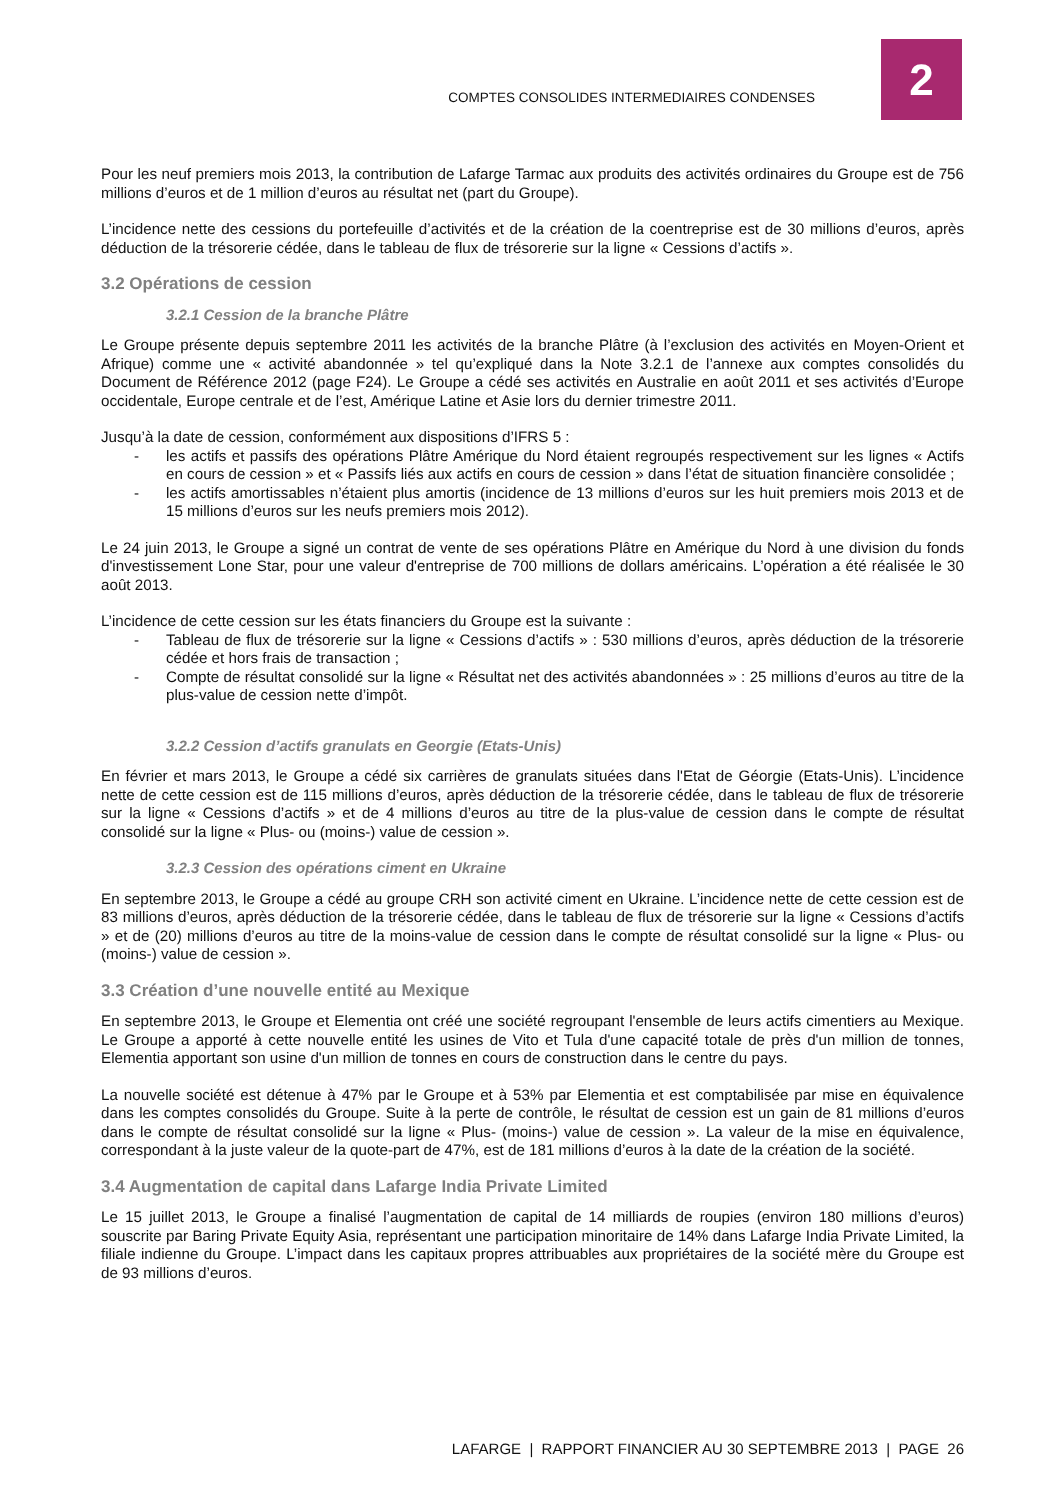COMPTES CONSOLIDES INTERMEDIAIRES CONDENSES
2
Pour les neuf premiers mois 2013, la contribution de Lafarge Tarmac aux produits des activités ordinaires du Groupe est de 756 millions d’euros et de 1 million d’euros au résultat net (part du Groupe).
L’incidence nette des cessions du portefeuille d’activités et de la création de la coentreprise est de 30 millions d’euros, après déduction de la trésorerie cédée, dans le tableau de flux de trésorerie sur la ligne « Cessions d’actifs ».
3.2 Opérations de cession
3.2.1 Cession de la branche Plâtre
Le Groupe présente depuis septembre 2011 les activités de la branche Plâtre (à l’exclusion des activités en Moyen-Orient et Afrique) comme une « activité abandonnée » tel qu’expliqué dans la Note 3.2.1 de l’annexe aux comptes consolidés du Document de Référence 2012 (page F24). Le Groupe a cédé ses activités en Australie en août 2011 et ses activités d’Europe occidentale, Europe centrale et de l’est, Amérique Latine et Asie lors du dernier trimestre 2011.
Jusqu’à la date de cession, conformément aux dispositions d’IFRS 5 :
- les actifs et passifs des opérations Plâtre Amérique du Nord étaient regroupés respectivement sur les lignes « Actifs en cours de cession » et « Passifs liés aux actifs en cours de cession » dans l’état de situation financière consolidée ;
- les actifs amortissables n’étaient plus amortis (incidence de 13 millions d’euros sur les huit premiers mois 2013 et de 15 millions d’euros sur les neufs premiers mois 2012).
Le 24 juin 2013, le Groupe a signé un contrat de vente de ses opérations Plâtre en Amérique du Nord à une division du fonds d'investissement Lone Star, pour une valeur d'entreprise de 700 millions de dollars américains. L’opération a été réalisée le 30 août 2013.
L’incidence de cette cession sur les états financiers du Groupe est la suivante :
- Tableau de flux de trésorerie sur la ligne « Cessions d’actifs » : 530 millions d’euros, après déduction de la trésorerie cédée et hors frais de transaction ;
- Compte de résultat consolidé sur la ligne « Résultat net des activités abandonnées » : 25 millions d’euros au titre de la plus-value de cession nette d’impôt.
3.2.2 Cession d’actifs granulats en Georgie (Etats-Unis)
En février et mars 2013, le Groupe a cédé six carrières de granulats situées dans l'Etat de Géorgie (Etats-Unis). L’incidence nette de cette cession est de 115 millions d’euros, après déduction de la trésorerie cédée, dans le tableau de flux de trésorerie sur la ligne « Cessions d’actifs » et de 4 millions d’euros au titre de la plus-value de cession dans le compte de résultat consolidé sur la ligne « Plus- ou (moins-) value de cession ».
3.2.3 Cession des opérations ciment en Ukraine
En septembre 2013, le Groupe a cédé au groupe CRH son activité ciment en Ukraine. L’incidence nette de cette cession est de 83 millions d’euros, après déduction de la trésorerie cédée, dans le tableau de flux de trésorerie sur la ligne « Cessions d’actifs » et de (20) millions d’euros au titre de la moins-value de cession dans le compte de résultat consolidé sur la ligne « Plus- ou (moins-) value de cession ».
3.3 Création d’une nouvelle entité au Mexique
En septembre 2013, le Groupe et Elementia ont créé une société regroupant l'ensemble de leurs actifs cimentiers au Mexique. Le Groupe a apporté à cette nouvelle entité les usines de Vito et Tula d'une capacité totale de près d'un million de tonnes, Elementia apportant son usine d'un million de tonnes en cours de construction dans le centre du pays.
La nouvelle société est détenue à 47% par le Groupe et à 53% par Elementia et est comptabilisée par mise en équivalence dans les comptes consolidés du Groupe. Suite à la perte de contrôle, le résultat de cession est un gain de 81 millions d’euros dans le compte de résultat consolidé sur la ligne « Plus- (moins-) value de cession ». La valeur de la mise en équivalence, correspondant à la juste valeur de la quote-part de 47%, est de 181 millions d’euros à la date de la création de la société.
3.4 Augmentation de capital dans Lafarge India Private Limited
Le 15 juillet 2013, le Groupe a finalisé l’augmentation de capital de 14 milliards de roupies (environ 180 millions d’euros) souscrite par Baring Private Equity Asia, représentant une participation minoritaire de 14% dans Lafarge India Private Limited, la filiale indienne du Groupe. L’impact dans les capitaux propres attribuables aux propriétaires de la société mère du Groupe est de 93 millions d’euros.
LAFARGE | RAPPORT FINANCIER AU 30 SEPTEMBRE 2013 | PAGE 26